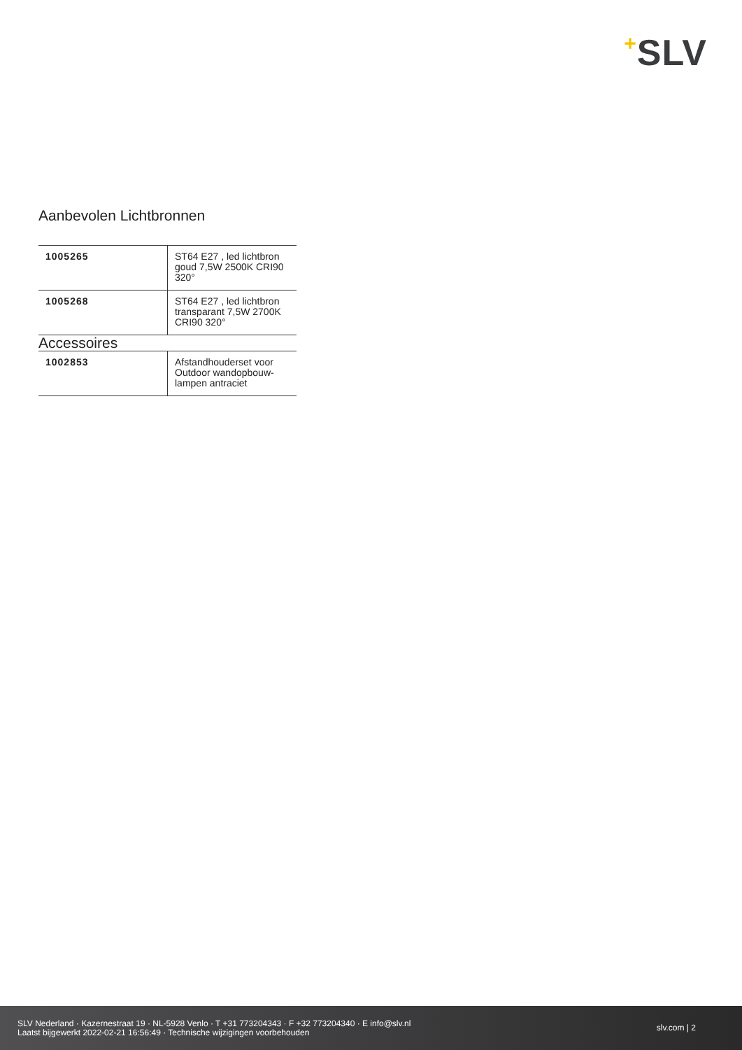+SLV
Aanbevolen Lichtbronnen
| 1005265 | ST64 E27 , led lichtbron goud 7,5W 2500K CRI90 320° |
| 1005268 | ST64 E27 , led lichtbron transparant 7,5W 2700K CRI90 320° |
Accessoires
| 1002853 | Afstandhouderset voor Outdoor wandopbouw-lampen antraciet |
SLV Nederland · Kazernestraat 19 · NL-5928 Venlo · T +31 773204343 · F +32 773204340 · E info@slv.nl
Laatst bijgewerkt 2022-02-21 16:56:49 · Technische wijzigingen voorbehouden
slv.com | 2